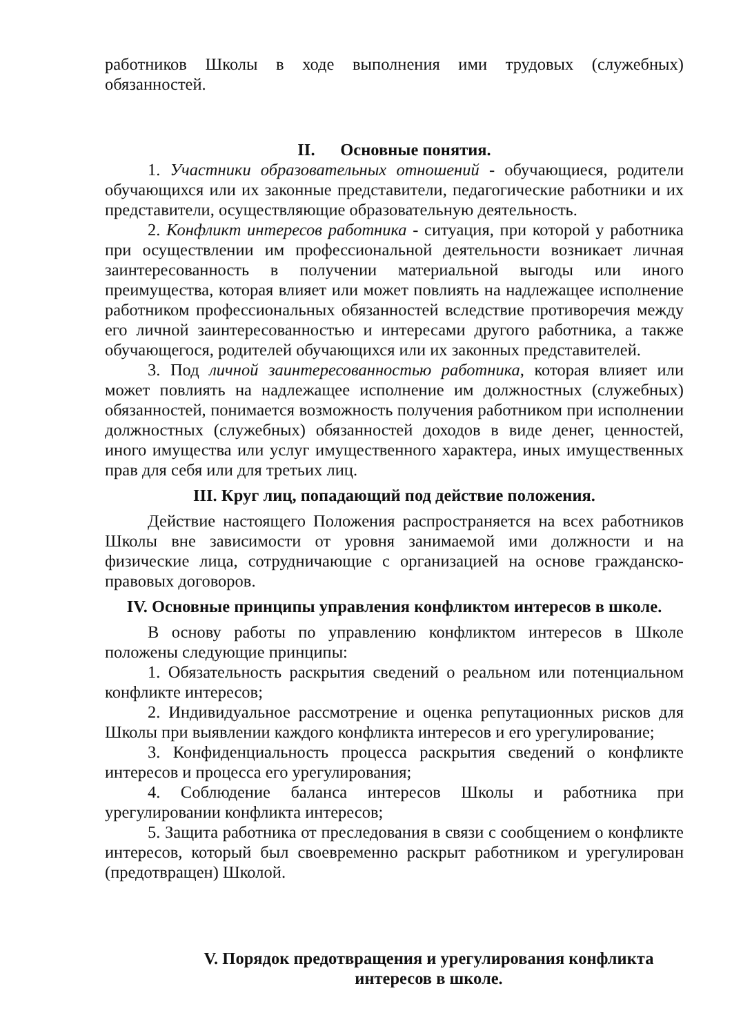работников Школы в ходе выполнения ими трудовых (служебных) обязанностей.
II. Основные понятия.
1. Участники образовательных отношений - обучающиеся, родители обучающихся или их законные представители, педагогические работники и их представители, осуществляющие образовательную деятельность.
2. Конфликт интересов работника - ситуация, при которой у работника при осуществлении им профессиональной деятельности возникает личная заинтересованность в получении материальной выгоды или иного преимущества, которая влияет или может повлиять на надлежащее исполнение работником профессиональных обязанностей вследствие противоречия между его личной заинтересованностью и интересами другого работника, а также обучающегося, родителей обучающихся или их законных представителей.
3. Под личной заинтересованностью работника, которая влияет или может повлиять на надлежащее исполнение им должностных (служебных) обязанностей, понимается возможность получения работником при исполнении должностных (служебных) обязанностей доходов в виде денег, ценностей, иного имущества или услуг имущественного характера, иных имущественных прав для себя или для третьих лиц.
III. Круг лиц, попадающий под действие положения.
Действие настоящего Положения распространяется на всех работников Школы вне зависимости от уровня занимаемой ими должности и на физические лица, сотрудничающие с организацией на основе гражданско-правовых договоров.
IV. Основные принципы управления конфликтом интересов в школе.
В основу работы по управлению конфликтом интересов в Школе положены следующие принципы:
1. Обязательность раскрытия сведений о реальном или потенциальном конфликте интересов;
2. Индивидуальное рассмотрение и оценка репутационных рисков для Школы при выявлении каждого конфликта интересов и его урегулирование;
3. Конфиденциальность процесса раскрытия сведений о конфликте интересов и процесса его урегулирования;
4. Соблюдение баланса интересов Школы и работника при урегулировании конфликта интересов;
5. Защита работника от преследования в связи с сообщением о конфликте интересов, который был своевременно раскрыт работником и урегулирован (предотвращен) Школой.
V. Порядок предотвращения и урегулирования конфликта
интересов в школе.